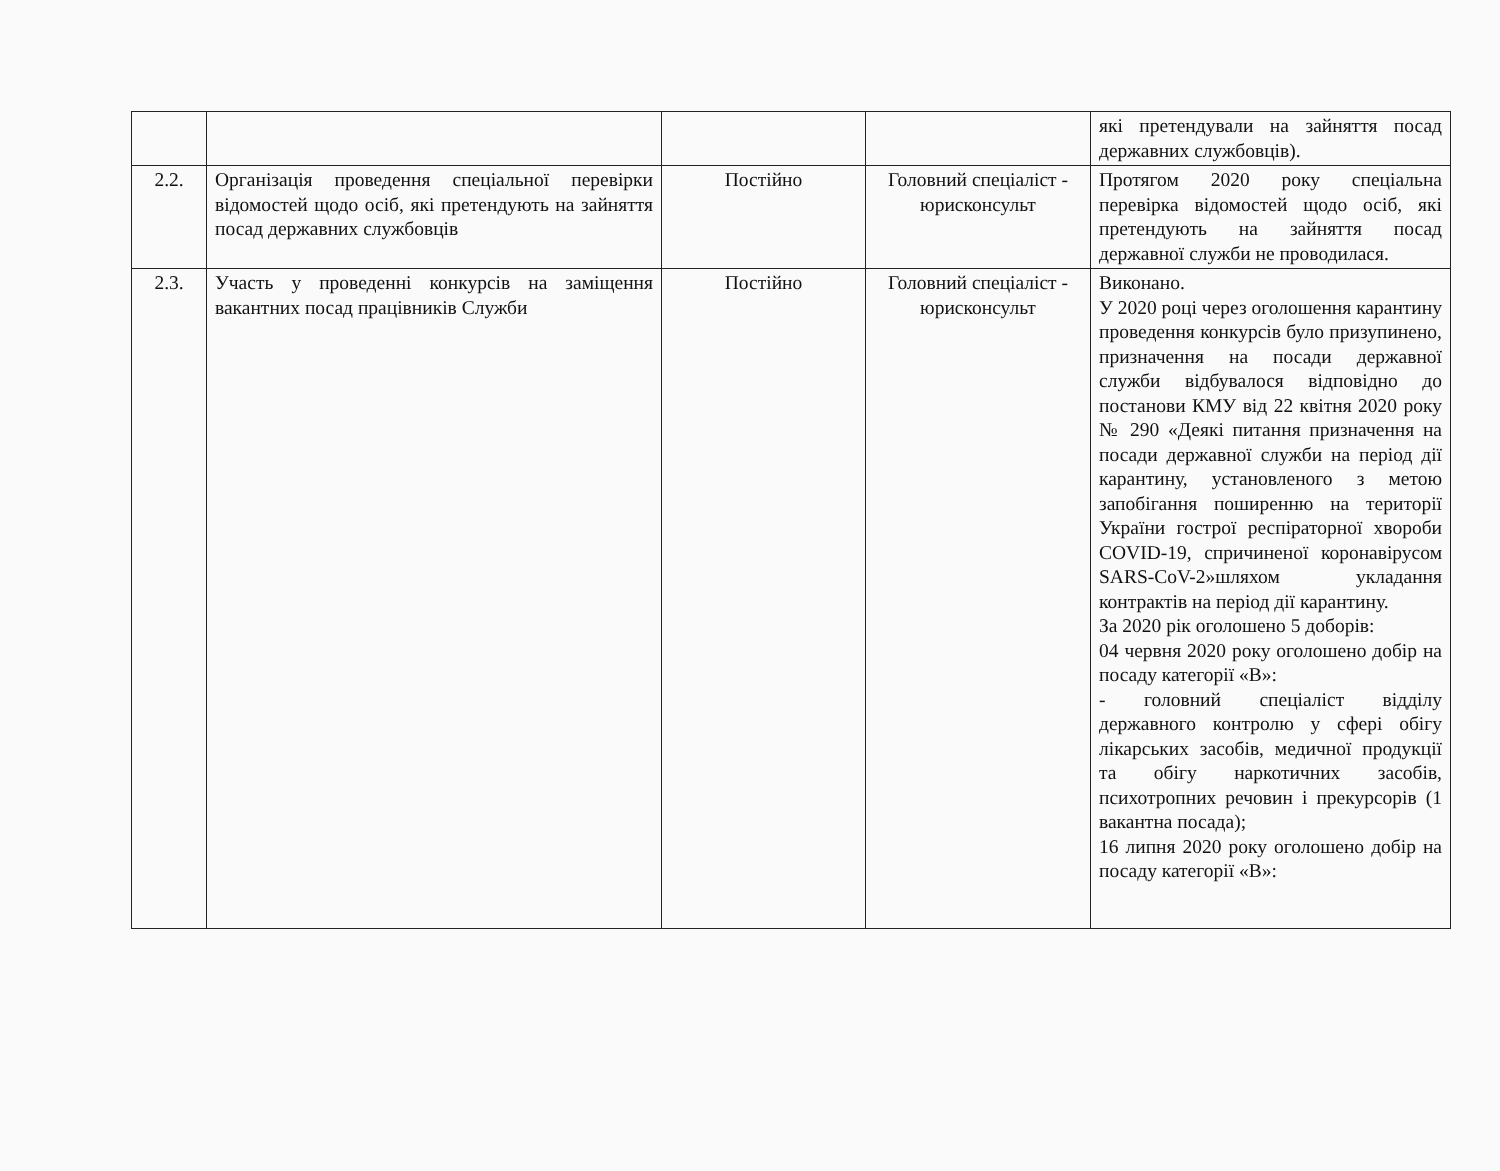| | | | | які претендували на зайняття посад державних службовців). |
| 2.2. | Організація проведення спеціальної перевірки відомостей щодо осіб, які претендують на зайняття посад державних службовців | Постійно | Головний спеціаліст - юрисконсульт | Протягом 2020 року спеціальна перевірка відомостей щодо осіб, які претендують на зайняття посад державної служби не проводилася. |
| 2.3. | Участь у проведенні конкурсів на заміщення вакантних посад працівників Служби | Постійно | Головний спеціаліст - юрисконсульт | Виконано. У 2020 році через оголошення карантину проведення конкурсів було призупинено, призначення на посади державної служби відбувалося відповідно до постанови КМУ від 22 квітня 2020 року № 290 «Деякі питання призначення на посади державної служби на період дії карантину, установленого з метою запобігання поширенню на території України гострої респіраторної хвороби COVID-19, спричиненої коронавірусом SARS-CoV-2»шляхом укладання контрактів на період дії карантину. За 2020 рік оголошено 5 доборів: 04 червня 2020 року оголошено добір на посаду категорії «В»: - головний спеціаліст відділу державного контролю у сфері обігу лікарських засобів, медичної продукції та обігу наркотичних засобів, психотропних речовин і прекурсорів (1 вакантна посада); 16 липня 2020 року оголошено добір на посаду категорії «В»: |